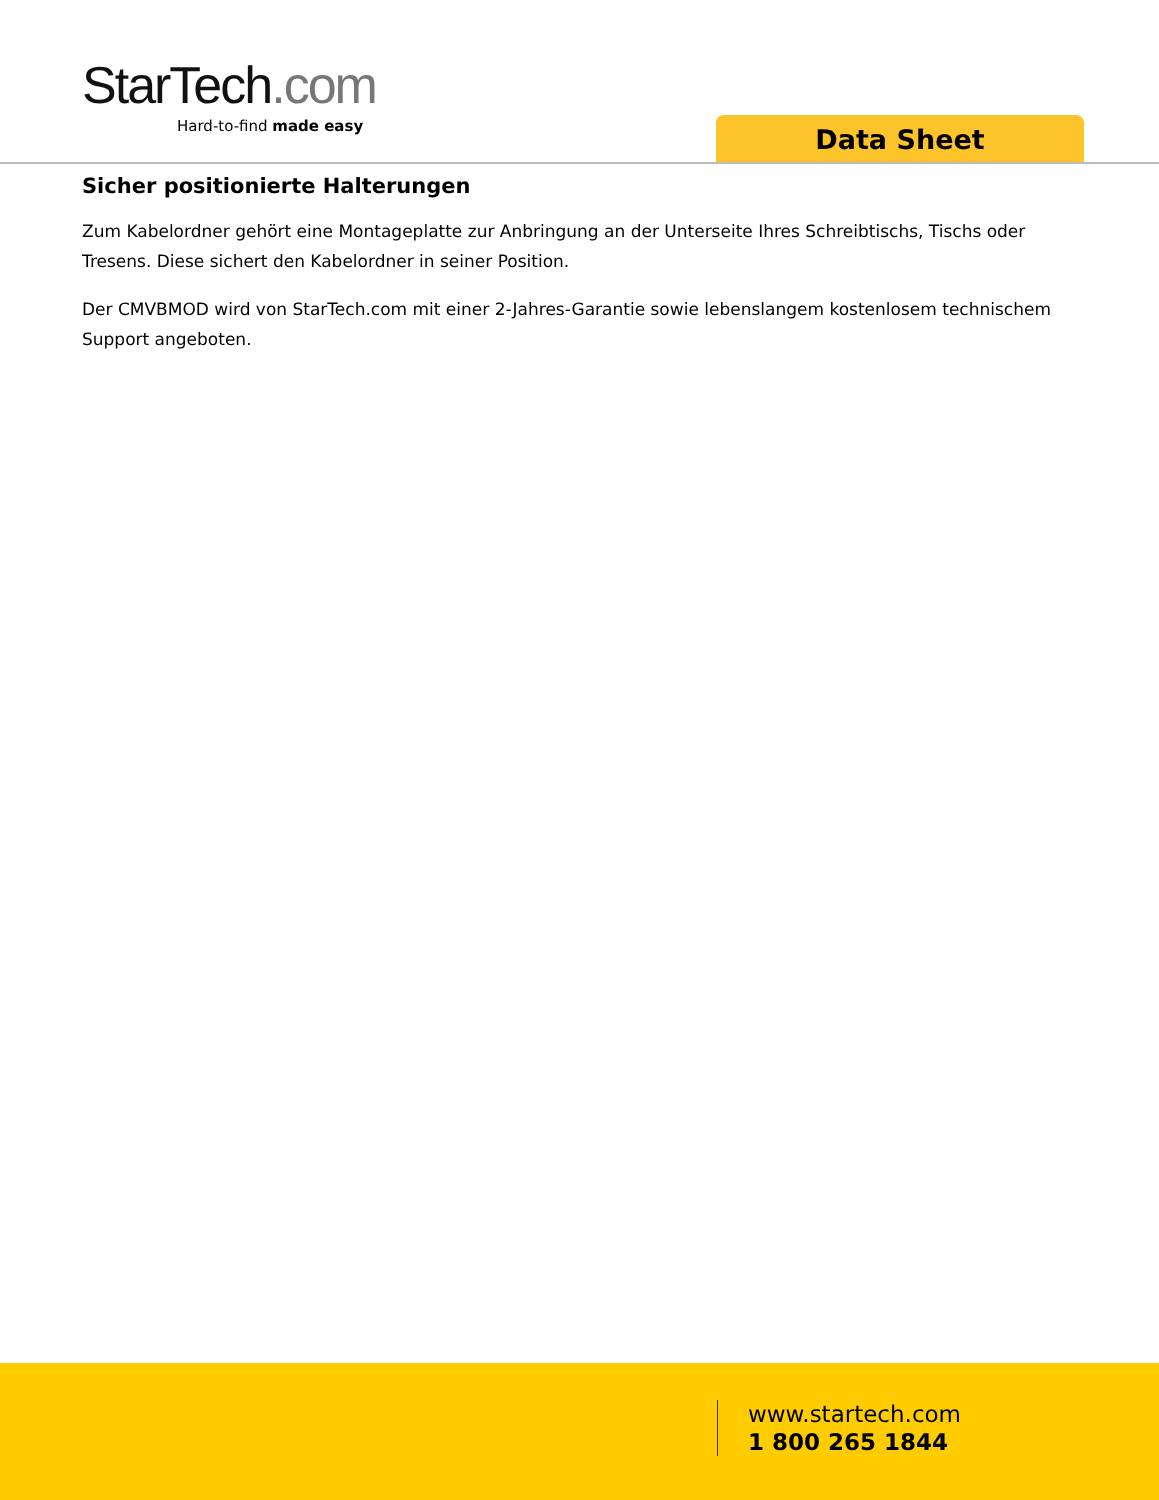StarTech.com
Hard-to-find made easy
Data Sheet
Sicher positionierte Halterungen
Zum Kabelordner gehört eine Montageplatte zur Anbringung an der Unterseite Ihres Schreibtischs, Tischs oder Tresens. Diese sichert den Kabelordner in seiner Position.
Der CMVBMOD wird von StarTech.com mit einer 2-Jahres-Garantie sowie lebenslangem kostenlosem technischem Support angeboten.
www.startech.com
1 800 265 1844